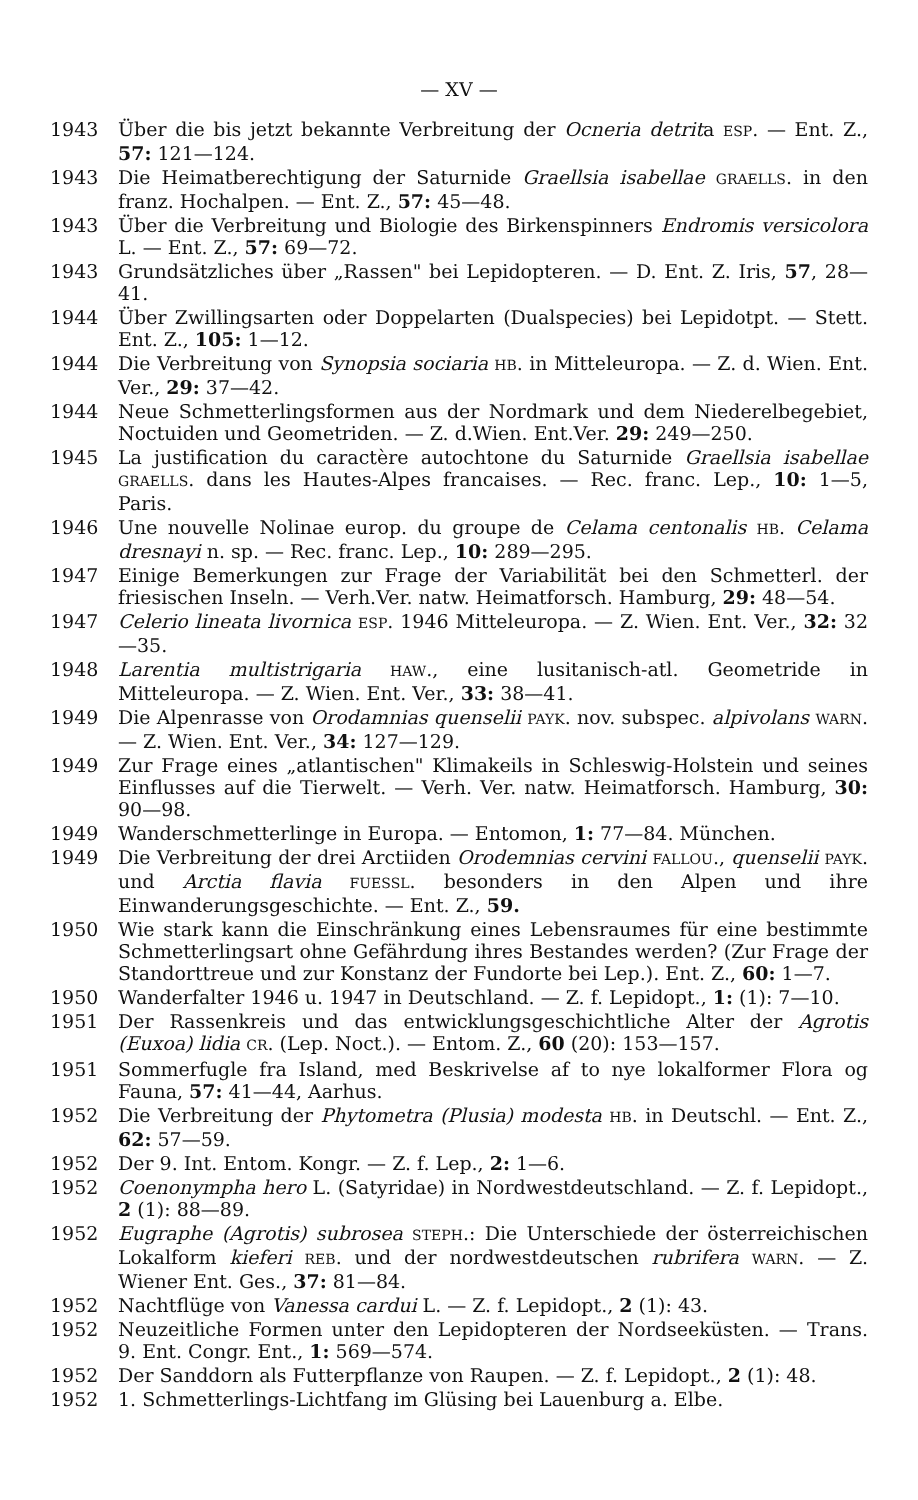— XV —
1943 Über die bis jetzt bekannte Verbreitung der Ocneria detrita ESP. — Ent. Z., 57: 121—124.
1943 Die Heimatberechtigung der Saturnide Graellsia isabellae GRAELLS. in den franz. Hochalpen. — Ent. Z., 57: 45—48.
1943 Über die Verbreitung und Biologie des Birkenspinners Endromis versicolora L. — Ent. Z., 57: 69—72.
1943 Grundsätzliches über „Rassen" bei Lepidopteren. — D. Ent. Z. Iris, 57, 28—41.
1944 Über Zwillingsarten oder Doppelarten (Dualspecies) bei Lepidotpt. — Stett. Ent. Z., 105: 1—12.
1944 Die Verbreitung von Synopsia sociaria HB. in Mitteleuropa. — Z. d. Wien. Ent. Ver., 29: 37—42.
1944 Neue Schmetterlingsformen aus der Nordmark und dem Niederelbegebiet, Noctuiden und Geometriden. — Z. d.Wien. Ent.Ver. 29: 249—250.
1945 La justification du caractère autochtone du Saturnide Graellsia isabellae GRAELLS. dans les Hautes-Alpes francaises. — Rec. franc. Lep., 10: 1—5, Paris.
1946 Une nouvelle Nolinae europ. du groupe de Celama centonalis HB. Celama dresnayi n. sp. — Rec. franc. Lep., 10: 289—295.
1947 Einige Bemerkungen zur Frage der Variabilität bei den Schmetterl. der friesischen Inseln. — Verh.Ver. natw. Heimatforsch. Hamburg, 29: 48—54.
1947 Celerio lineata livornica ESP. 1946 Mitteleuropa. — Z. Wien. Ent. Ver., 32: 32—35.
1948 Larentia multistrigaria HAW., eine lusitanisch-atl. Geometride in Mitteleuropa. — Z. Wien. Ent. Ver., 33: 38—41.
1949 Die Alpenrasse von Orodamnias quenselii PAYK. nov. subspec. alpivolans WARN. — Z. Wien. Ent. Ver., 34: 127—129.
1949 Zur Frage eines „atlantischen" Klimakeils in Schleswig-Holstein und seines Einflusses auf die Tierwelt. — Verh. Ver. natw. Heimatforsch. Hamburg, 30: 90—98.
1949 Wanderschmetterlinge in Europa. — Entomon, 1: 77—84. München.
1949 Die Verbreitung der drei Arctiiden Orodemnias cervini FALLOU., quenselii PAYK. und Arctia flavia FUESSL. besonders in den Alpen und ihre Einwanderungsgeschichte. — Ent. Z., 59.
1950 Wie stark kann die Einschränkung eines Lebensraumes für eine bestimmte Schmetterlingsart ohne Gefährdung ihres Bestandes werden? (Zur Frage der Standorttreue und zur Konstanz der Fundorte bei Lep.). Ent. Z., 60: 1—7.
1950 Wanderfalter 1946 u. 1947 in Deutschland. — Z. f. Lepidopt., 1: (1): 7—10.
1951 Der Rassenkreis und das entwicklungsgeschichtliche Alter der Agrotis (Euxoa) lidia CR. (Lep. Noct.). — Entom. Z., 60 (20): 153—157.
1951 Sommerfugle fra Island, med Beskrivelse af to nye lokalformer Flora og Fauna, 57: 41—44, Aarhus.
1952 Die Verbreitung der Phytometra (Plusia) modesta HB. in Deutschl. — Ent. Z., 62: 57—59.
1952 Der 9. Int. Entom. Kongr. — Z. f. Lep., 2: 1—6.
1952 Coenonympha hero L. (Satyridae) in Nordwestdeutschland. — Z. f. Lepidopt., 2 (1): 88—89.
1952 Eugraphe (Agrotis) subrosea STEPH.: Die Unterschiede der österreichischen Lokalform kieferi REB. und der nordwestdeutschen rubrifera WARN. — Z. Wiener Ent. Ges., 37: 81—84.
1952 Nachtflüge von Vanessa cardui L. — Z. f. Lepidopt., 2 (1): 43.
1952 Neuzeitliche Formen unter den Lepidopteren der Nordseeküsten. — Trans. 9. Ent. Congr. Ent., 1: 569—574.
1952 Der Sanddorn als Futterpflanze von Raupen. — Z. f. Lepidopt., 2 (1): 48.
1952 1. Schmetterlings-Lichtfang im Glüsing bei Lauenburg a. Elbe.